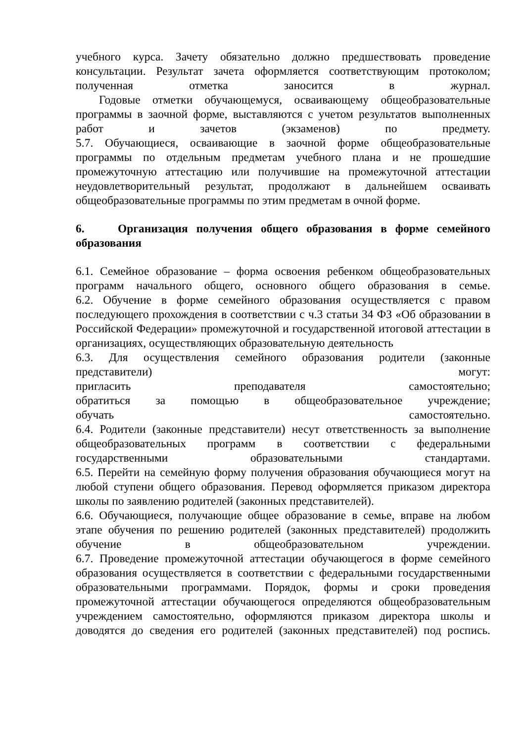учебного курса. Зачету обязательно должно предшествовать проведение консультации. Результат зачета оформляется соответствующим протоколом; полученная отметка заносится в журнал.
Годовые отметки обучающемуся, осваивающему общеобразовательные программы в заочной форме, выставляются с учетом результатов выполненных работ и зачетов (экзаменов) по предмету.
5.7. Обучающиеся, осваивающие в заочной форме общеобразовательные программы по отдельным предметам учебного плана и не прошедшие промежуточную аттестацию или получившие на промежуточной аттестации неудовлетворительный результат, продолжают в дальнейшем осваивать общеобразовательные программы по этим предметам в очной форме.
6. Организация получения общего образования в форме семейного образования
6.1. Семейное образование – форма освоения ребенком общеобразовательных программ начального общего, основного общего образования в семье.
6.2. Обучение в форме семейного образования осуществляется с правом последующего прохождения в соответствии с ч.3 статьи 34 ФЗ «Об образовании в Российской Федерации» промежуточной и государственной итоговой аттестации в организациях, осуществляющих образовательную деятельность
6.3. Для осуществления семейного образования родители (законные представители) могут:
пригласить преподавателя самостоятельно;
обратиться за помощью в общеобразовательное учреждение;
обучать самостоятельно.
6.4. Родители (законные представители) несут ответственность за выполнение общеобразовательных программ в соответствии с федеральными государственными образовательными стандартами.
6.5. Перейти на семейную форму получения образования обучающиеся могут на любой ступени общего образования. Перевод оформляется приказом директора школы по заявлению родителей (законных представителей).
6.6. Обучающиеся, получающие общее образование в семье, вправе на любом этапе обучения по решению родителей (законных представителей) продолжить обучение в общеобразовательном учреждении.
6.7. Проведение промежуточной аттестации обучающегося в форме семейного образования осуществляется в соответствии с федеральными государственными образовательными программами. Порядок, формы и сроки проведения промежуточной аттестации обучающегося определяются общеобразовательным учреждением самостоятельно, оформляются приказом директора школы и доводятся до сведения его родителей (законных представителей) под роспись.